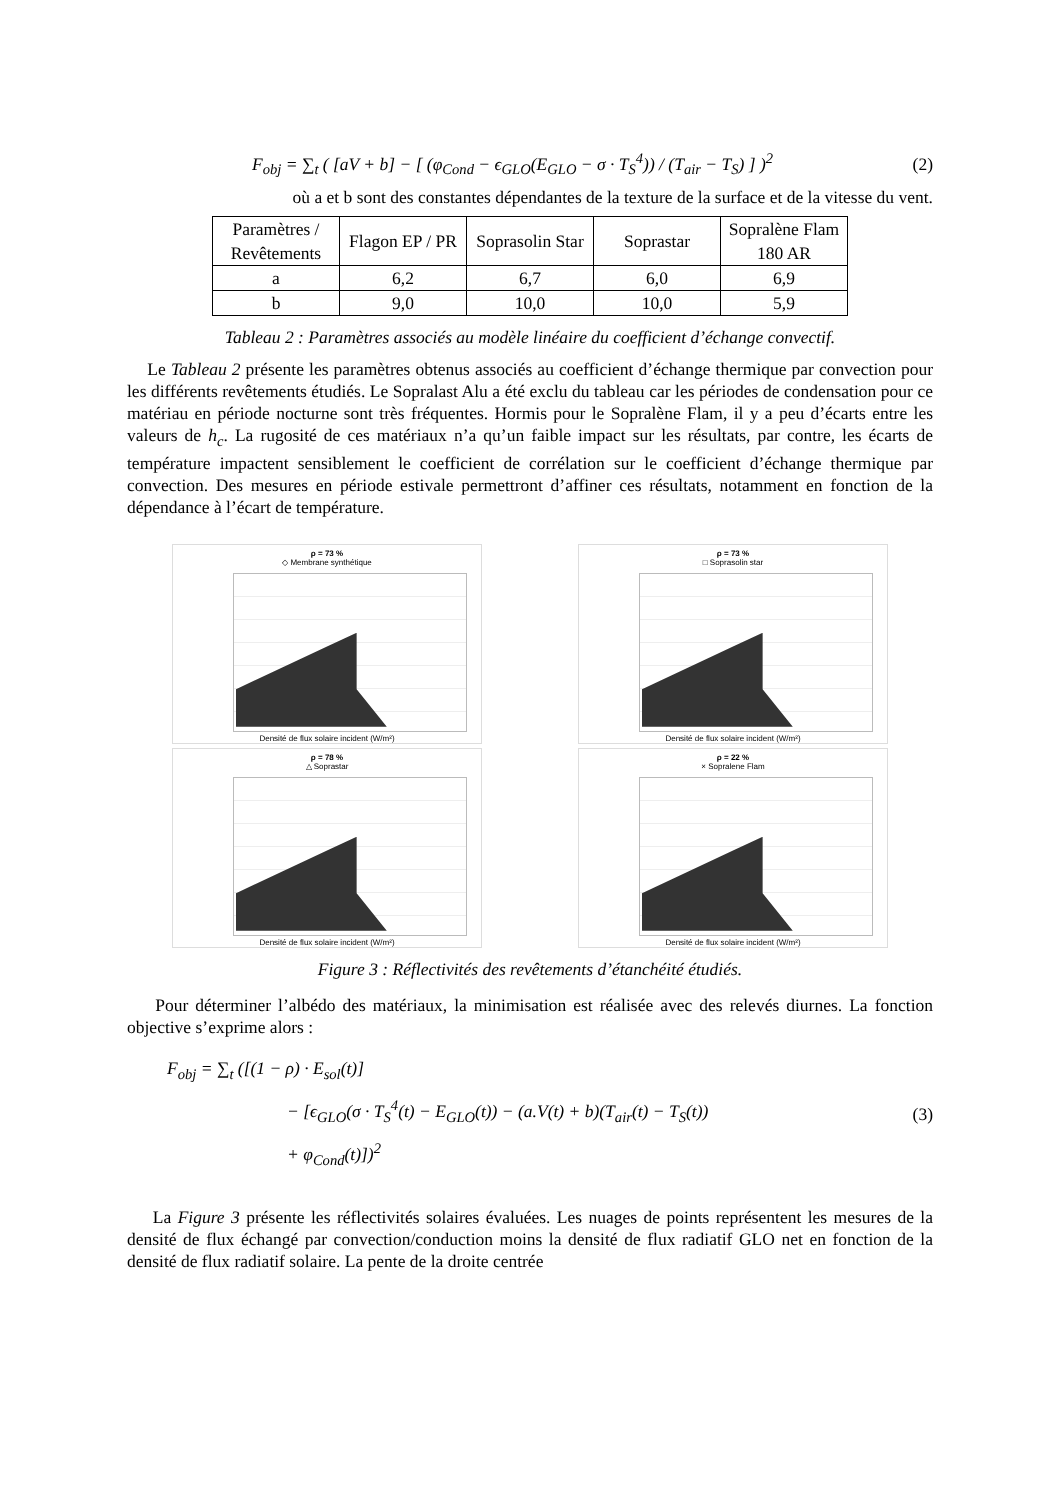F<sub>obj</sub> = ∑<sub>t</sub> ( [aV + b] − [ (φ<sub>Cond</sub> − ϵ<sub>GLO</sub>(E<sub>GLO</sub> − σ · T<sub>S</sub><sup>4</sup>)) / (T<sub>air</sub> − T<sub>S</sub>) ] )<sup>2</sup> (2)
où a et b sont des constantes dépendantes de la texture de la surface et de la vitesse du vent.
| Paramètres / Revêtements | Flagon EP / PR | Soprasolin Star | Soprastar | Sopralène Flam 180 AR |
| a | 6,2 | 6,7 | 6,0 | 6,9 |
| b | 9,0 | 10,0 | 10,0 | 5,9 |
Tableau 2 : Paramètres associés au modèle linéaire du coefficient d’échange convectif.
Le Tableau 2 présente les paramètres obtenus associés au coefficient d’échange thermique par convection pour les différents revêtements étudiés. Le Sopralast Alu a été exclu du tableau car les périodes de condensation pour ce matériau en période nocturne sont très fréquentes. Hormis pour le Sopralène Flam, il y a peu d’écarts entre les valeurs de h<sub>c</sub>. La rugosité de ces matériaux n’a qu’un faible impact sur les résultats, par contre, les écarts de température impactent sensiblement le coefficient de corrélation sur le coefficient d’échange thermique par convection. Des mesures en période estivale permettront d’affiner ces résultats, notamment en fonction de la dépendance à l’écart de température.
ρ = 73 %
◇ Membrane synthétique
Densité de flux solaire incident (W/m²)
ρ = 73 %
□ Soprasolin star
Densité de flux solaire incident (W/m²)
ρ = 78 %
△ Soprastar
Densité de flux solaire incident (W/m²)
ρ = 22 %
× Sopralene Flam
Densité de flux solaire incident (W/m²)
Figure 3 : Réflectivités des revêtements d’étanchéité étudiés.
Pour déterminer l’albédo des matériaux, la minimisation est réalisée avec des relevés diurnes. La fonction objective s’exprime alors :
F<sub>obj</sub> = ∑<sub>t</sub> ([(1 − ρ) · E<sub>sol</sub>(t)]
− [ϵ<sub>GLO</sub>(σ · T<sub>S</sub><sup>4</sup>(t) − E<sub>GLO</sub>(t)) − (a.V(t) + b)(T<sub>air</sub>(t) − T<sub>S</sub>(t))
+ φ<sub>Cond</sub>(t)])<sup>2</sup> (3)
La Figure 3 présente les réflectivités solaires évaluées. Les nuages de points représentent les mesures de la densité de flux échangé par convection/conduction moins la densité de flux radiatif GLO net en fonction de la densité de flux radiatif solaire. La pente de la droite centrée